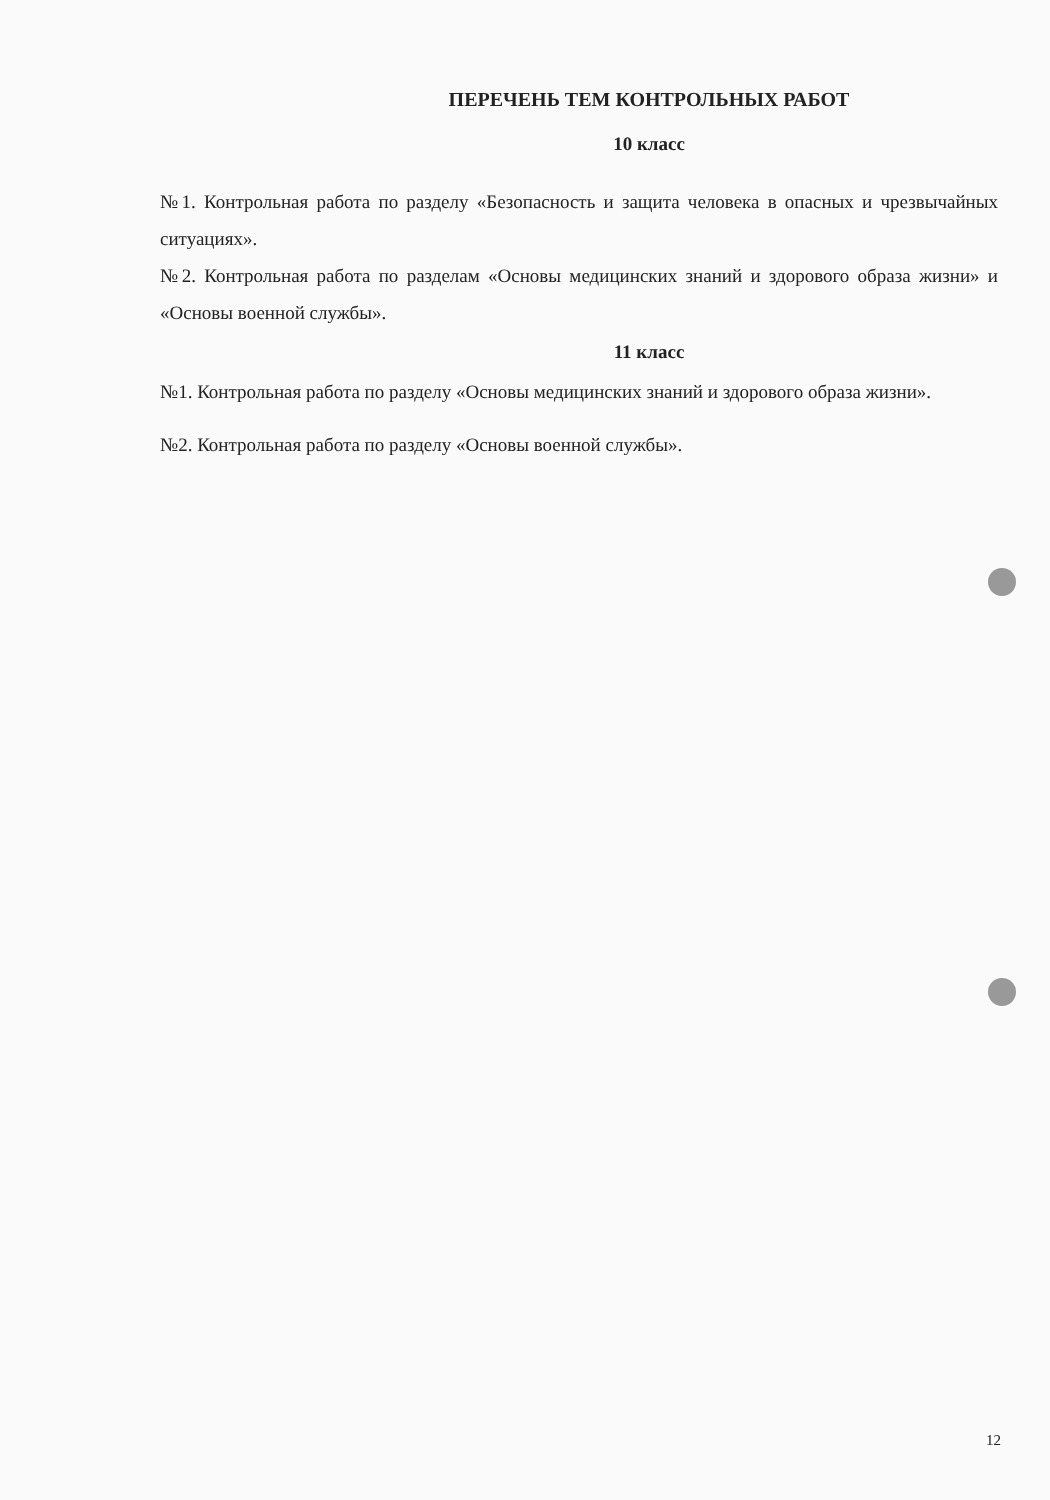ПЕРЕЧЕНЬ ТЕМ КОНТРОЛЬНЫХ РАБОТ
10 класс
№1. Контрольная работа по разделу «Безопасность и защита человека в опасных и чрезвычайных ситуациях».
№2. Контрольная работа по разделам «Основы медицинских знаний и здорового образа жизни» и «Основы военной службы».
11 класс
№1. Контрольная работа по разделу «Основы медицинских знаний и здорового образа жизни».
№2. Контрольная работа по разделу «Основы военной службы».
12